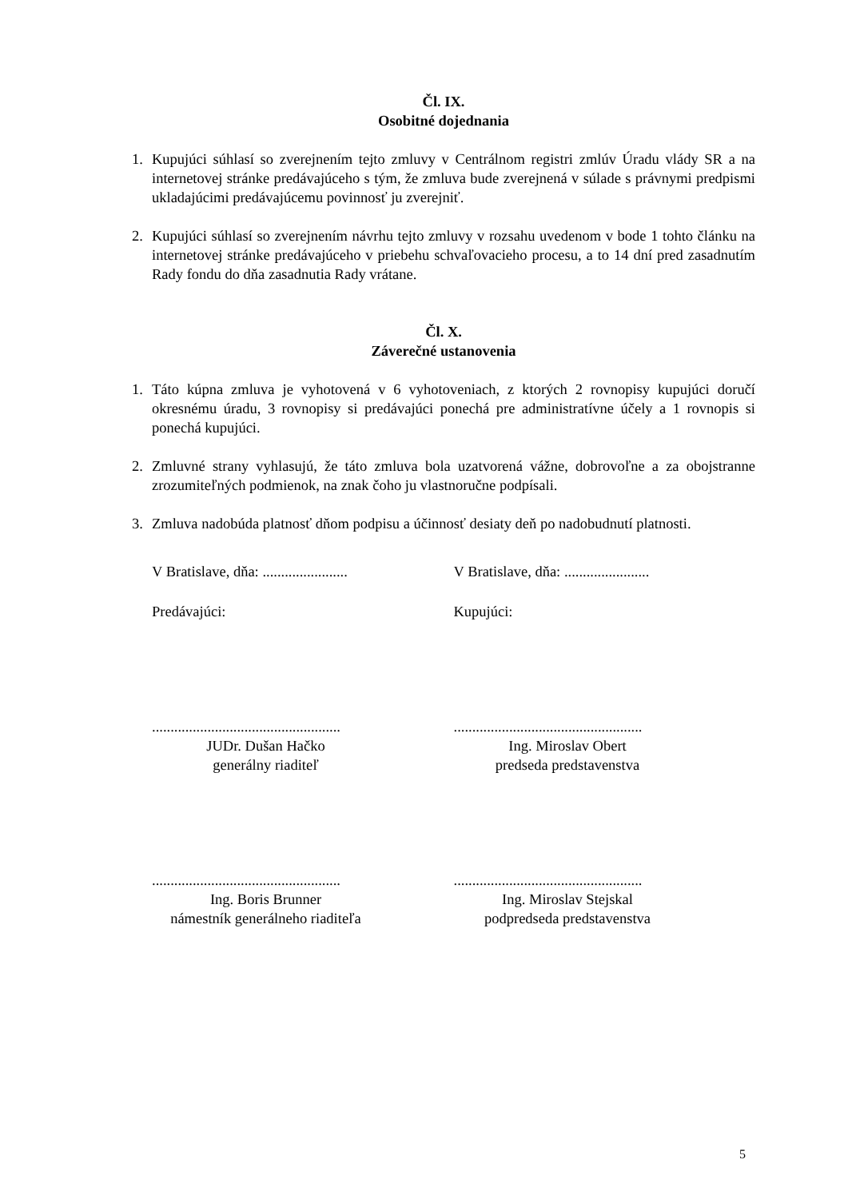Čl. IX.
Osobitné dojednania
1. Kupujúci súhlasí so zverejnením tejto zmluvy v Centrálnom registri zmlúv Úradu vlády SR a na internetovej stránke predávajúceho s tým, že zmluva bude zverejnená v súlade s právnymi predpismi ukladajúcimi predávajúcemu povinnosť ju zverejniť.
2. Kupujúci súhlasí so zverejnením návrhu tejto zmluvy v rozsahu uvedenom v bode 1 tohto článku na internetovej stránke predávajúceho v priebehu schvaľovacieho procesu, a to 14 dní pred zasadnutím Rady fondu do dňa zasadnutia Rady vrátane.
Čl. X.
Záverečné ustanovenia
1. Táto kúpna zmluva je vyhotovená v 6 vyhotoveniach, z ktorých 2 rovnopisy kupujúci doručí okresnému úradu, 3 rovnopisy si predávajúci ponechá pre administratívne účely a 1 rovnopis si ponechá kupujúci.
2. Zmluvné strany vyhlasujú, že táto zmluva bola uzatvorená vážne, dobrovoľne a za obojstranne zrozumiteľných podmienok, na znak čoho ju vlastnoručne podpísali.
3. Zmluva nadobúda platnosť dňom podpisu a účinnosť desiaty deň po nadobudnutí platnosti.
V Bratislave, dňa: .......................
V Bratislave, dňa: .......................
Predávajúci: Kupujúci:
...................................................
JUDr. Dušan Hačko
generálny riaditeľ
...................................................
Ing. Miroslav Obert
predseda predstavenstva
...................................................
Ing. Boris Brunner
námestník generálneho riaditeľa
...................................................
Ing. Miroslav Stejskal
podpredseda predstavenstva
5